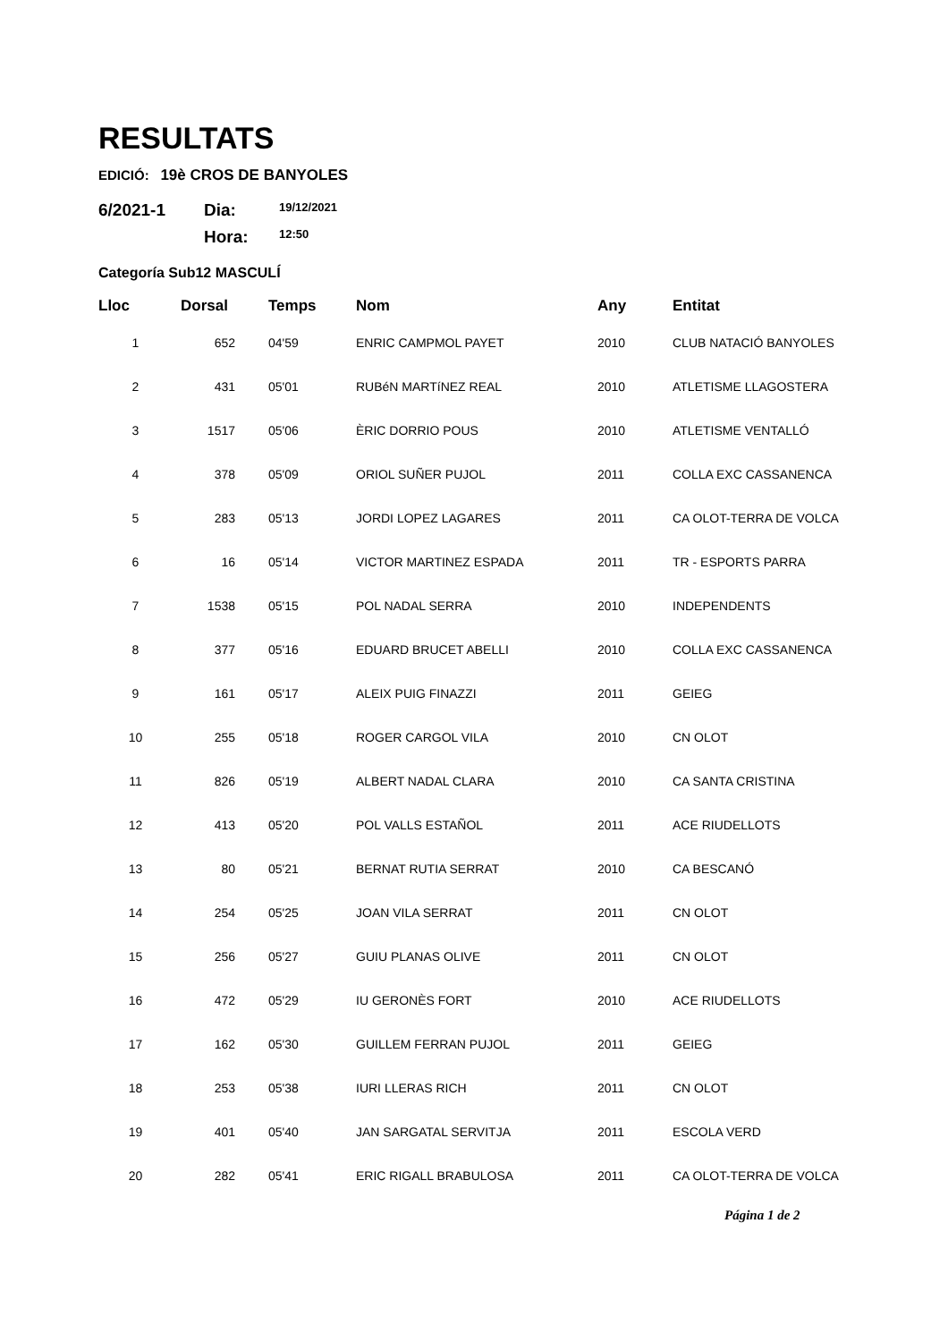RESULTATS
EDICIÓ: 19è CROS DE BANYOLES
6/2021-1
Dia:
19/12/2021
Hora:
12:50
Categoría Sub12 MASCULÍ
| Lloc | Dorsal | Temps | Nom | Any | Entitat |
| --- | --- | --- | --- | --- | --- |
| 1 | 652 | 04'59 | ENRIC CAMPMOL PAYET | 2010 | CLUB NATACIÓ BANYOLES |
| 2 | 431 | 05'01 | RUBéN MARTíNEZ REAL | 2010 | ATLETISME LLAGOSTERA |
| 3 | 1517 | 05'06 | ÈRIC DORRIO POUS | 2010 | ATLETISME VENTALLÓ |
| 4 | 378 | 05'09 | ORIOL SUÑER PUJOL | 2011 | COLLA EXC CASSANENCA |
| 5 | 283 | 05'13 | JORDI LOPEZ LAGARES | 2011 | CA OLOT-TERRA DE VOLCA |
| 6 | 16 | 05'14 | VICTOR MARTINEZ ESPADA | 2011 | TR - ESPORTS PARRA |
| 7 | 1538 | 05'15 | POL NADAL SERRA | 2010 | INDEPENDENTS |
| 8 | 377 | 05'16 | EDUARD BRUCET ABELLI | 2010 | COLLA EXC CASSANENCA |
| 9 | 161 | 05'17 | ALEIX PUIG FINAZZI | 2011 | GEIEG |
| 10 | 255 | 05'18 | ROGER CARGOL VILA | 2010 | CN OLOT |
| 11 | 826 | 05'19 | ALBERT NADAL CLARA | 2010 | CA SANTA CRISTINA |
| 12 | 413 | 05'20 | POL VALLS ESTAÑOL | 2011 | ACE RIUDELLOTS |
| 13 | 80 | 05'21 | BERNAT RUTIA SERRAT | 2010 | CA BESCANÓ |
| 14 | 254 | 05'25 | JOAN VILA SERRAT | 2011 | CN OLOT |
| 15 | 256 | 05'27 | GUIU PLANAS OLIVE | 2011 | CN OLOT |
| 16 | 472 | 05'29 | IU GERONÈS FORT | 2010 | ACE RIUDELLOTS |
| 17 | 162 | 05'30 | GUILLEM FERRAN PUJOL | 2011 | GEIEG |
| 18 | 253 | 05'38 | IURI LLERAS RICH | 2011 | CN OLOT |
| 19 | 401 | 05'40 | JAN SARGATAL SERVITJA | 2011 | ESCOLA VERD |
| 20 | 282 | 05'41 | ERIC RIGALL BRABULOSA | 2011 | CA OLOT-TERRA DE VOLCA |
Página 1 de 2